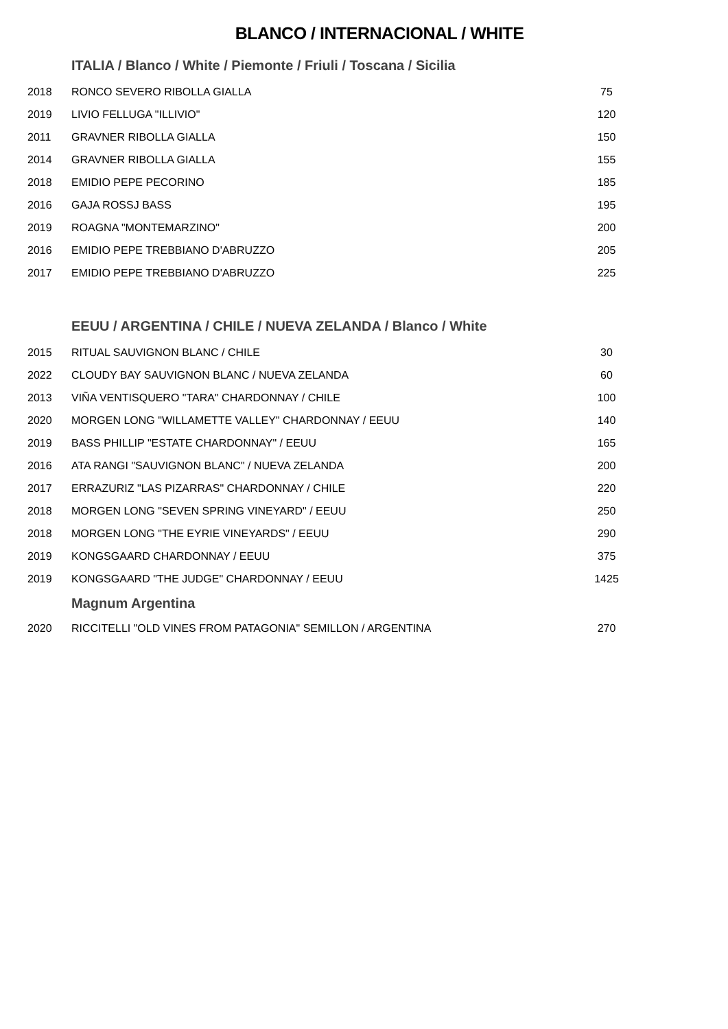BLANCO / INTERNACIONAL / WHITE
ITALIA / Blanco / White / Piemonte / Friuli / Toscana / Sicilia
| 2018 | RONCO SEVERO RIBOLLA GIALLA | 75 |
| 2019 | LIVIO FELLUGA "ILLIVIO" | 120 |
| 2011 | GRAVNER RIBOLLA GIALLA | 150 |
| 2014 | GRAVNER RIBOLLA GIALLA | 155 |
| 2018 | EMIDIO PEPE PECORINO | 185 |
| 2016 | GAJA ROSSJ BASS | 195 |
| 2019 | ROAGNA "MONTEMARZINO" | 200 |
| 2016 | EMIDIO PEPE TREBBIANO D'ABRUZZO | 205 |
| 2017 | EMIDIO PEPE TREBBIANO D'ABRUZZO | 225 |
EEUU / ARGENTINA / CHILE / NUEVA ZELANDA / Blanco / White
| 2015 | RITUAL SAUVIGNON BLANC / CHILE | 30 |
| 2022 | CLOUDY BAY SAUVIGNON BLANC / NUEVA ZELANDA | 60 |
| 2013 | VIÑA VENTISQUERO "TARA" CHARDONNAY / CHILE | 100 |
| 2020 | MORGEN LONG "WILLAMETTE VALLEY" CHARDONNAY / EEUU | 140 |
| 2019 | BASS PHILLIP "ESTATE CHARDONNAY" / EEUU | 165 |
| 2016 | ATA RANGI "SAUVIGNON BLANC" / NUEVA ZELANDA | 200 |
| 2017 | ERRAZURIZ "LAS PIZARRAS" CHARDONNAY / CHILE | 220 |
| 2018 | MORGEN LONG "SEVEN SPRING VINEYARD" / EEUU | 250 |
| 2018 | MORGEN LONG "THE EYRIE VINEYARDS" / EEUU | 290 |
| 2019 | KONGSGAARD CHARDONNAY / EEUU | 375 |
| 2019 | KONGSGAARD "THE JUDGE" CHARDONNAY / EEUU | 1425 |
Magnum Argentina
| 2020 | RICCITELLI "OLD VINES FROM PATAGONIA" SEMILLON / ARGENTINA | 270 |